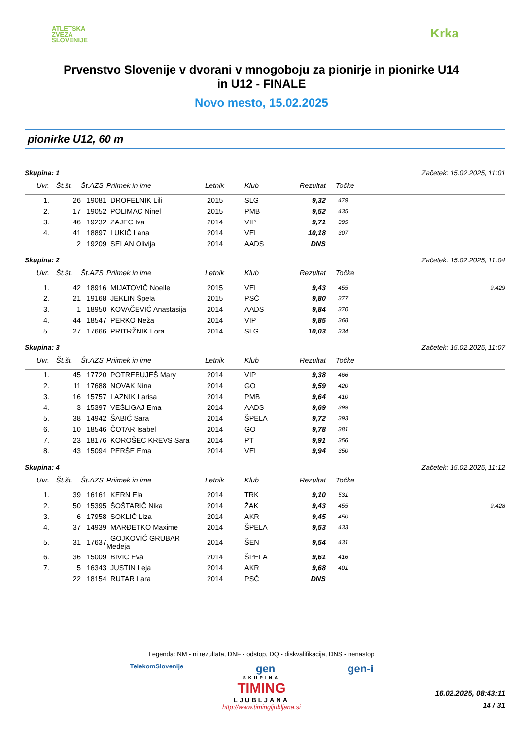ATLETSKA
ZVEZA
SLOVENIJE
Krka
Prvenstvo Slovenije v dvorani v mnogoboju za pionirje in pionirke U14
in U12 - FINALE
Novo mesto, 15.02.2025
pionirke U12, 60 m
Skupina: 1 Začetek: 15.02.2025, 11:01
| Uvr. | Št.št. | Št.AZS | Priimek in ime | Letnik | Klub | Rezultat | Točke | |
| --- | --- | --- | --- | --- | --- | --- | --- | --- |
| 1. | 26 | 19081 | DROFELNIK Lili | 2015 | SLG | 9,32 | 479 | |
| 2. | 17 | 19052 | POLIMAC Ninel | 2015 | PMB | 9,52 | 435 | |
| 3. | 46 | 19232 | ZAJEC Iva | 2014 | VIP | 9,71 | 395 | |
| 4. | 41 | 18897 | LUKIČ Lana | 2014 | VEL | 10,18 | 307 | |
| | 2 | 19209 | SELAN Olivija | 2014 | AADS | DNS | | |
Skupina: 2 Začetek: 15.02.2025, 11:04
| Uvr. | Št.št. | Št.AZS | Priimek in ime | Letnik | Klub | Rezultat | Točke | |
| --- | --- | --- | --- | --- | --- | --- | --- | --- |
| 1. | 42 | 18916 | MIJATOVIČ Noelle | 2015 | VEL | 9,43 | 455 | 9,429 |
| 2. | 21 | 19168 | JEKLIN Špela | 2015 | PSČ | 9,80 | 377 | |
| 3. | 1 | 18950 | KOVAČEVIĆ Anastasija | 2014 | AADS | 9,84 | 370 | |
| 4. | 44 | 18547 | PERKO Neža | 2014 | VIP | 9,85 | 368 | |
| 5. | 27 | 17666 | PRITRŽNIK Lora | 2014 | SLG | 10,03 | 334 | |
Skupina: 3 Začetek: 15.02.2025, 11:07
| Uvr. | Št.št. | Št.AZS | Priimek in ime | Letnik | Klub | Rezultat | Točke | |
| --- | --- | --- | --- | --- | --- | --- | --- | --- |
| 1. | 45 | 17720 | POTREBUJEŠ Mary | 2014 | VIP | 9,38 | 466 | |
| 2. | 11 | 17688 | NOVAK Nina | 2014 | GO | 9,59 | 420 | |
| 3. | 16 | 15757 | LAZNIK Larisa | 2014 | PMB | 9,64 | 410 | |
| 4. | 3 | 15397 | VEŠLIGAJ Ema | 2014 | AADS | 9,69 | 399 | |
| 5. | 38 | 14942 | ŠABIĆ Sara | 2014 | ŠPELA | 9,72 | 393 | |
| 6. | 10 | 18546 | ČOTAR Isabel | 2014 | GO | 9,78 | 381 | |
| 7. | 23 | 18176 | KOROŠEC KREVS Sara | 2014 | PT | 9,91 | 356 | |
| 8. | 43 | 15094 | PERŠE Ema | 2014 | VEL | 9,94 | 350 | |
Skupina: 4 Začetek: 15.02.2025, 11:12
| Uvr. | Št.št. | Št.AZS | Priimek in ime | Letnik | Klub | Rezultat | Točke | |
| --- | --- | --- | --- | --- | --- | --- | --- | --- |
| 1. | 39 | 16161 | KERN Ela | 2014 | TRK | 9,10 | 531 | |
| 2. | 50 | 15395 | ŠOŠTARIČ Nika | 2014 | ŽAK | 9,43 | 455 | 9,428 |
| 3. | 6 | 17958 | SOKLIČ Liza | 2014 | AKR | 9,45 | 450 | |
| 4. | 37 | 14939 | MARĐETKO Maxime | 2014 | ŠPELA | 9,53 | 433 | |
| 5. | 31 | 17637 | GOJKOVIĆ GRUBAR Medeja | 2014 | ŠEN | 9,54 | 431 | |
| 6. | 36 | 15009 | BIVIC Eva | 2014 | ŠPELA | 9,61 | 416 | |
| 7. | 5 | 16343 | JUSTIN Leja | 2014 | AKR | 9,68 | 401 | |
| | 22 | 18154 | RUTAR Lara | 2014 | PSČ | DNS | | |
Legenda: NM - ni rezultata, DNF - odstop, DQ - diskvalifikacija, DNS - nenastop
TelekomSlovenije gen gen-i
SKUPINA
TIMING
LJUBLJANA
http://www.timingljubljana.si
16.02.2025, 08:43:11
14 / 31